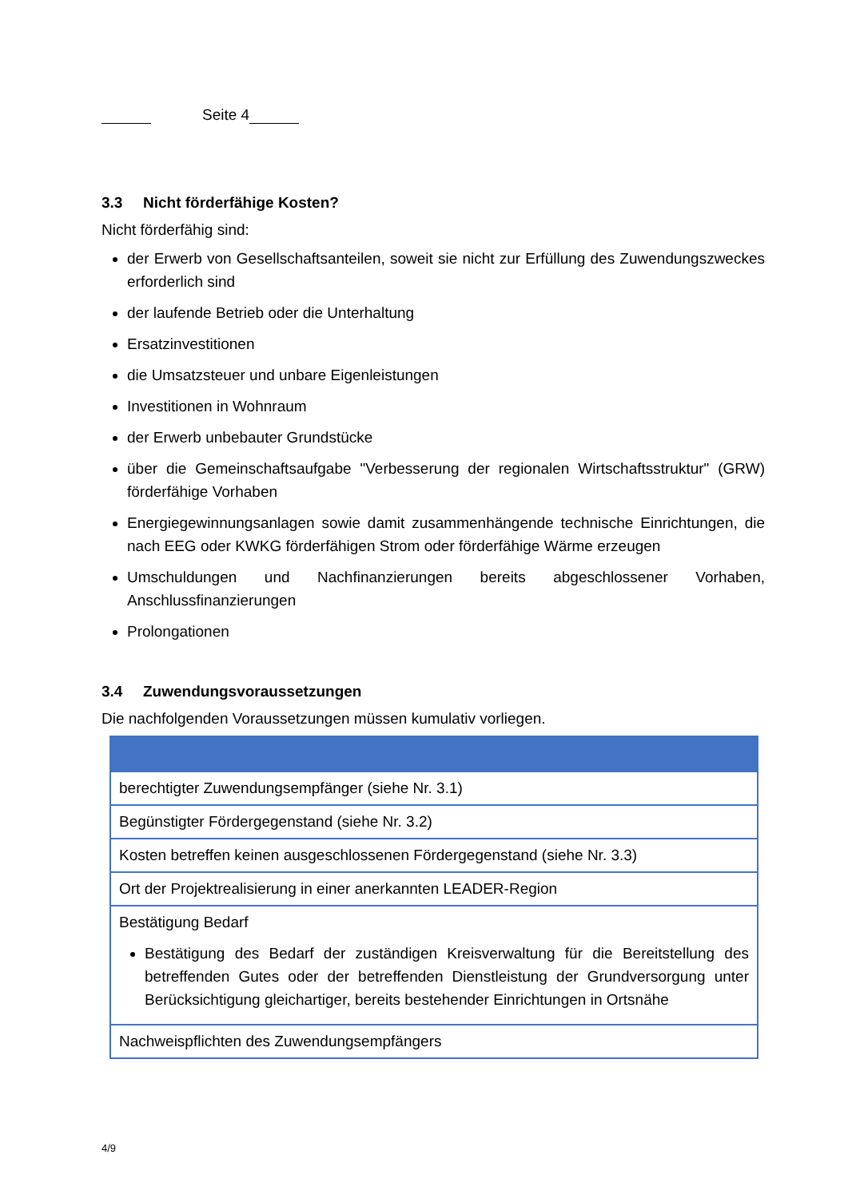Seite 4
3.3 Nicht förderfähige Kosten?
Nicht förderfähig sind:
der Erwerb von Gesellschaftsanteilen, soweit sie nicht zur Erfüllung des Zuwendungszweckes erforderlich sind
der laufende Betrieb oder die Unterhaltung
Ersatzinvestitionen
die Umsatzsteuer und unbare Eigenleistungen
Investitionen in Wohnraum
der Erwerb unbebauter Grundstücke
über die Gemeinschaftsaufgabe "Verbesserung der regionalen Wirtschaftsstruktur" (GRW) förderfähige Vorhaben
Energiegewinnungsanlagen sowie damit zusammenhängende technische Einrichtungen, die nach EEG oder KWKG förderfähigen Strom oder förderfähige Wärme erzeugen
Umschuldungen und Nachfinanzierungen bereits abgeschlossener Vorhaben, Anschlussfinanzierungen
Prolongationen
3.4 Zuwendungsvoraussetzungen
Die nachfolgenden Voraussetzungen müssen kumulativ vorliegen.
| berechtigter Zuwendungsempfänger (siehe Nr. 3.1) |
| Begünstigter Fördergegenstand (siehe Nr. 3.2) |
| Kosten betreffen keinen ausgeschlossenen Fördergegenstand (siehe Nr. 3.3) |
| Ort der Projektrealisierung in einer anerkannten LEADER-Region |
| Bestätigung Bedarf Bestätigung des Bedarf der zuständigen Kreisverwaltung für die Bereitstellung des betreffenden Gutes oder der betreffenden Dienstleistung der Grundversorgung unter Berücksichtigung gleichartiger, bereits bestehender Einrichtungen in Ortsnähe |
| Nachweispflichten des Zuwendungsempfängers |
4/9